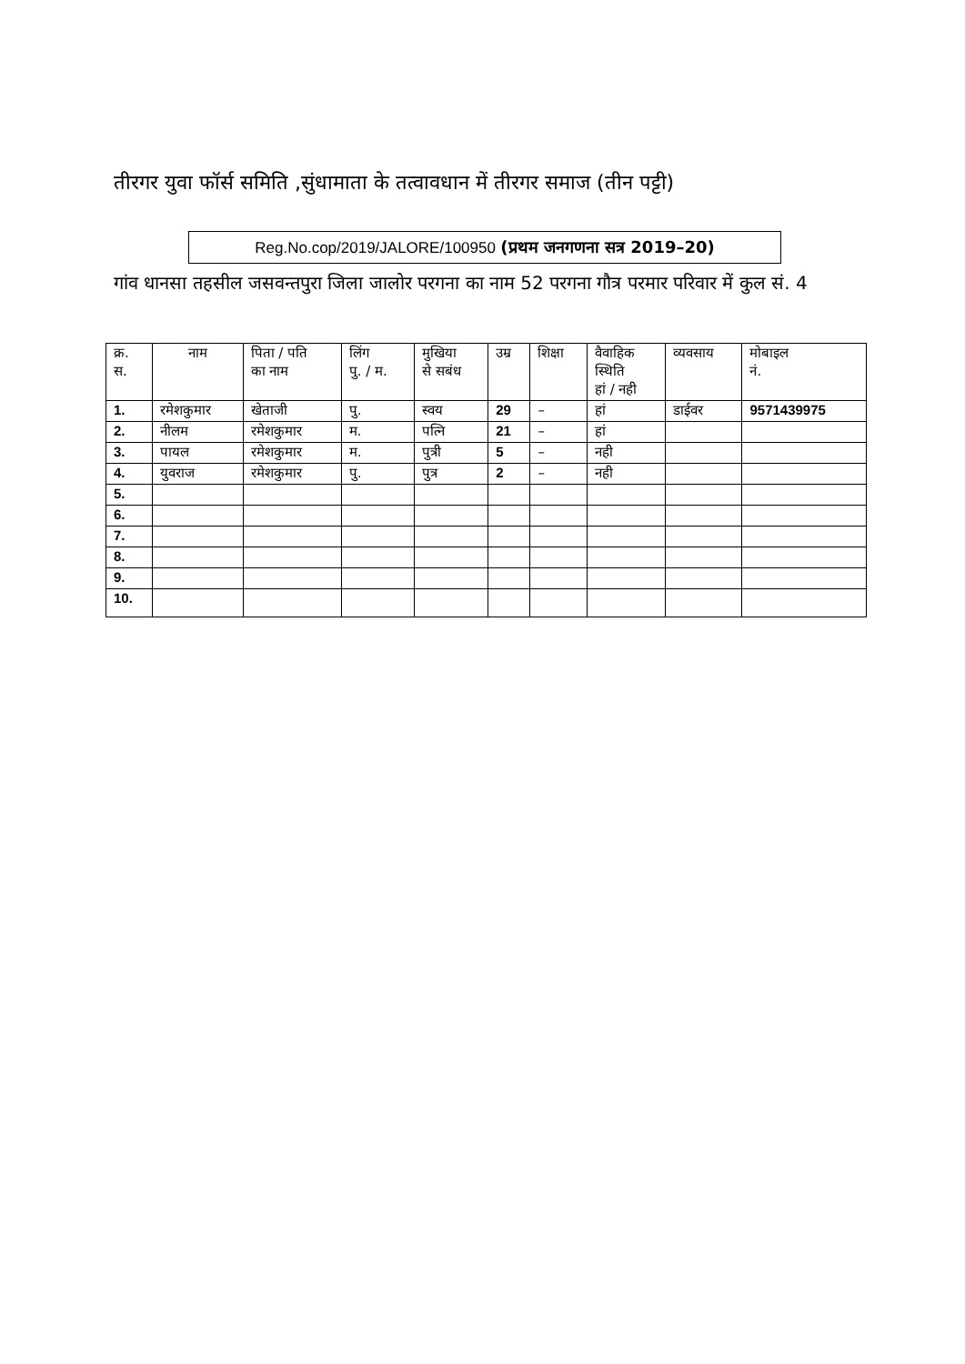तीरगर युवा फॉर्स समिति ,सुंधामाता के तत्वावधान में तीरगर समाज (तीन पट्टी)
Reg.No.cop/2019/JALORE/100950 (प्रथम जनगणना सत्र 2019–20)
गांव धानसा तहसील जसवन्तपुरा जिला जालोर परगना का नाम 52 परगना गौत्र परमार परिवार में कुल सं. 4
| क्र. स. | नाम | पिता / पति का नाम | लिंग पु. / म. | मुखिया से सबंध | उम्र | शिक्षा | वैवाहिक स्थिति हां / नही | व्यवसाय | मोबाइल नं. |
| --- | --- | --- | --- | --- | --- | --- | --- | --- | --- |
| 1. | रमेशकुमार | खेताजी | पु. | स्वय | 29 | – | हां | डाईवर | 9571439975 |
| 2. | नीलम | रमेशकुमार | म. | पत्नि | 21 | – | हां | | |
| 3. | पायल | रमेशकुमार | म. | पुत्री | 5 | – | नही | | |
| 4. | युवराज | रमेशकुमार | पु. | पुत्र | 2 | – | नही | | |
| 5. | | | | | | | | | |
| 6. | | | | | | | | | |
| 7. | | | | | | | | | |
| 8. | | | | | | | | | |
| 9. | | | | | | | | | |
| 10. | | | | | | | | | |